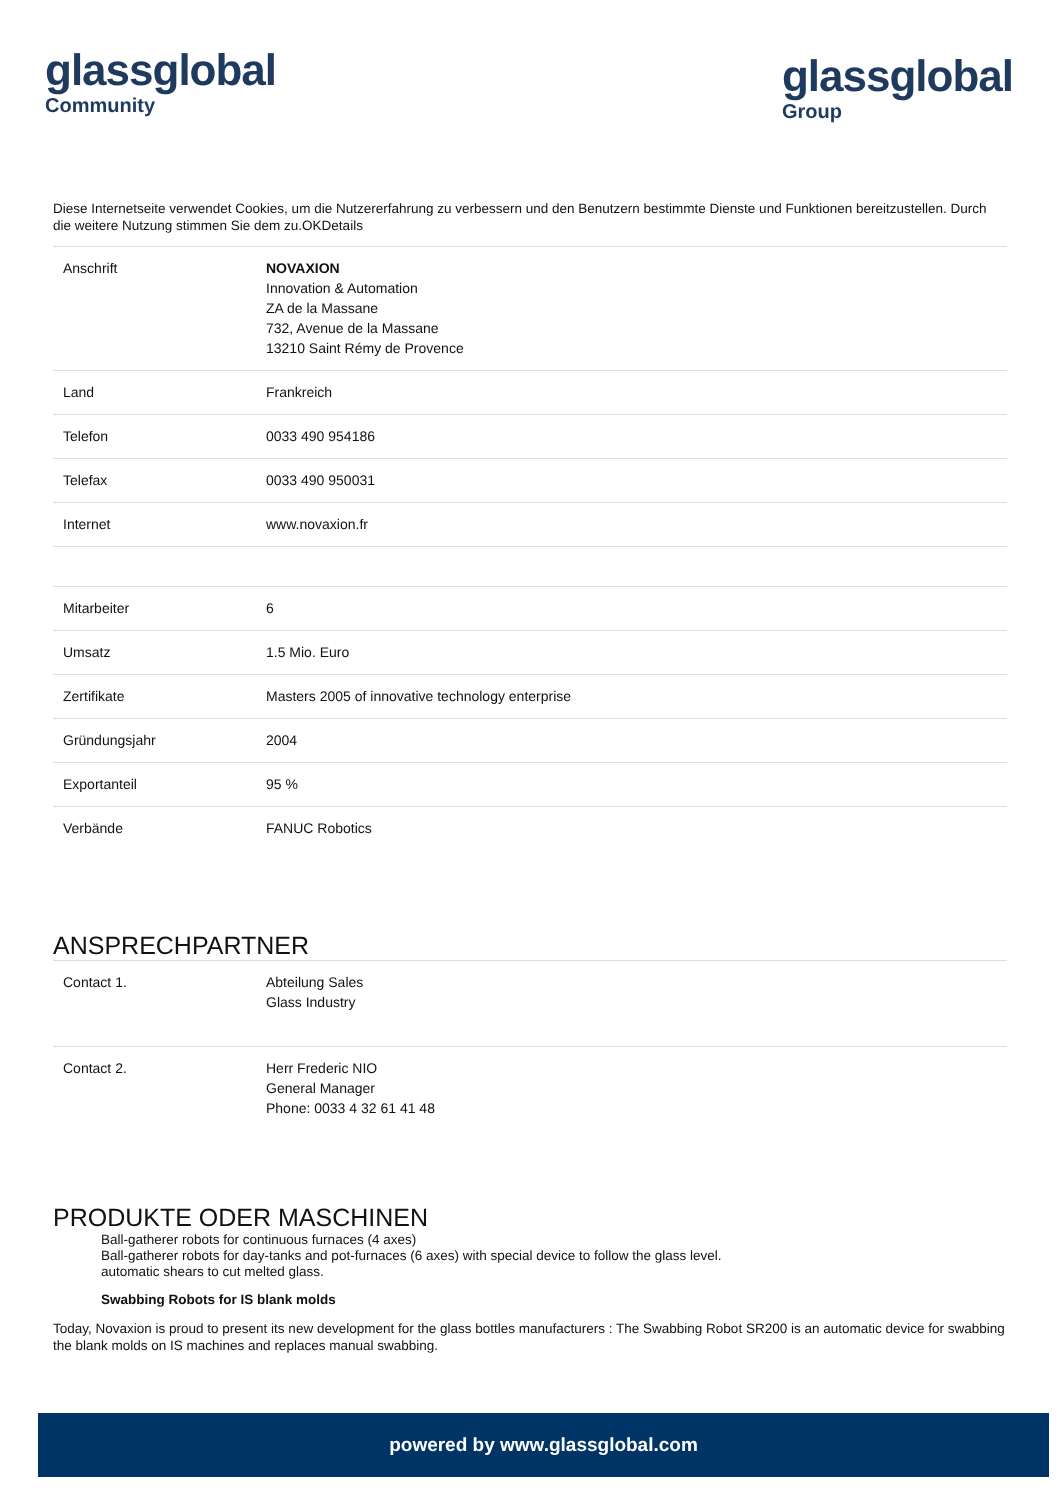glassglobal
Community
glassglobal
Group
Diese Internetseite verwendet Cookies, um die Nutzererfahrung zu verbessern und den Benutzern bestimmte Dienste und Funktionen bereitzustellen. Durch die weitere Nutzung stimmen Sie dem zu.OKDetails
| Anschrift | NOVAXION Innovation & Automation ZA de la Massane 732, Avenue de la Massane 13210 Saint Rémy de Provence |
| Land | Frankreich |
| Telefon | 0033 490 954186 |
| Telefax | 0033 490 950031 |
| Internet | www.novaxion.fr |
| Mitarbeiter | 6 |
| Umsatz | 1.5 Mio. Euro |
| Zertifikate | Masters 2005 of innovative technology enterprise |
| Gründungsjahr | 2004 |
| Exportanteil | 95 % |
| Verbände | FANUC Robotics |
ANSPRECHPARTNER
| Contact 1. | Abteilung Sales Glass Industry |
| Contact 2. | Herr Frederic NIO General Manager Phone: 0033 4 32 61 41 48 |
PRODUKTE ODER MASCHINEN
Ball-gatherer robots for continuous furnaces (4 axes)
Ball-gatherer robots for day-tanks and pot-furnaces (6 axes) with special device to follow the glass level.
automatic shears to cut melted glass.
Swabbing Robots for IS blank molds
Today, Novaxion is proud to present its new development for the glass bottles manufacturers : The Swabbing Robot SR200 is an automatic device for swabbing the blank molds on IS machines and replaces manual swabbing.
powered by www.glassglobal.com